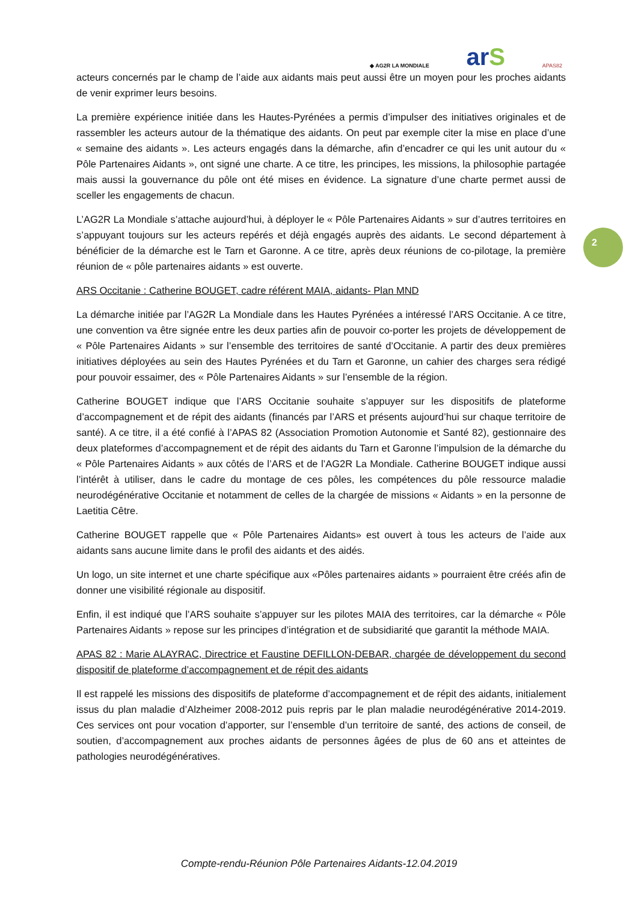◆ AG2R LA MONDIALE
arS
APAS82
2
acteurs concernés par le champ de l’aide aux aidants mais peut aussi être un moyen pour les proches aidants de venir exprimer leurs besoins.
La première expérience initiée dans les Hautes-Pyrénées a permis d’impulser des initiatives originales et de rassembler les acteurs autour de la thématique des aidants. On peut par exemple citer la mise en place d’une « semaine des aidants ». Les acteurs engagés dans la démarche, afin d’encadrer ce qui les unit autour du « Pôle Partenaires Aidants », ont signé une charte. A ce titre, les principes, les missions, la philosophie partagée mais aussi la gouvernance du pôle ont été mises en évidence. La signature d’une charte permet aussi de sceller les engagements de chacun.
L’AG2R La Mondiale s’attache aujourd’hui, à déployer le « Pôle Partenaires Aidants » sur d’autres territoires en s’appuyant toujours sur les acteurs repérés et déjà engagés auprès des aidants. Le second département à bénéficier de la démarche est le Tarn et Garonne. A ce titre, après deux réunions de co-pilotage, la première réunion de « pôle partenaires aidants » est ouverte.
ARS Occitanie : Catherine BOUGET, cadre référent MAIA, aidants- Plan MND
La démarche initiée par l’AG2R La Mondiale dans les Hautes Pyrénées a intéressé l’ARS Occitanie. A ce titre, une convention va être signée entre les deux parties afin de pouvoir co-porter les projets de développement de « Pôle Partenaires Aidants » sur l’ensemble des territoires de santé d’Occitanie. A partir des deux premières initiatives déployées au sein des Hautes Pyrénées et du Tarn et Garonne, un cahier des charges sera rédigé pour pouvoir essaimer, des « Pôle Partenaires Aidants » sur l’ensemble de la région.
Catherine BOUGET indique que l’ARS Occitanie souhaite s’appuyer sur les dispositifs de plateforme d’accompagnement et de répit des aidants (financés par l’ARS et présents aujourd’hui sur chaque territoire de santé). A ce titre, il a été confié à l’APAS 82 (Association Promotion Autonomie et Santé 82), gestionnaire des deux plateformes d’accompagnement et de répit des aidants du Tarn et Garonne l’impulsion de la démarche du « Pôle Partenaires Aidants » aux côtés de l’ARS et de l’AG2R La Mondiale. Catherine BOUGET indique aussi l’intérêt à utiliser, dans le cadre du montage de ces pôles, les compétences du pôle ressource maladie neurodégénérative Occitanie et notamment de celles de la chargée de missions « Aidants » en la personne de Laetitia Cêtre.
Catherine BOUGET rappelle que « Pôle Partenaires Aidants» est ouvert à tous les acteurs de l’aide aux aidants sans aucune limite dans le profil des aidants et des aidés.
Un logo, un site internet et une charte spécifique aux «Pôles partenaires aidants » pourraient être créés afin de donner une visibilité régionale au dispositif.
Enfin, il est indiqué que l’ARS souhaite s’appuyer sur les pilotes MAIA des territoires, car la démarche « Pôle Partenaires Aidants » repose sur les principes d’intégration et de subsidiarité que garantit la méthode MAIA.
APAS 82 : Marie ALAYRAC, Directrice et Faustine DEFILLON-DEBAR, chargée de développement du second dispositif de plateforme d’accompagnement et de répit des aidants
Il est rappelé les missions des dispositifs de plateforme d’accompagnement et de répit des aidants, initialement issus du plan maladie d’Alzheimer 2008-2012 puis repris par le plan maladie neurodégénérative 2014-2019. Ces services ont pour vocation d’apporter, sur l’ensemble d’un territoire de santé, des actions de conseil, de soutien, d’accompagnement aux proches aidants de personnes âgées de plus de 60 ans et atteintes de pathologies neurodégénératives.
Compte-rendu-Réunion Pôle Partenaires Aidants-12.04.2019